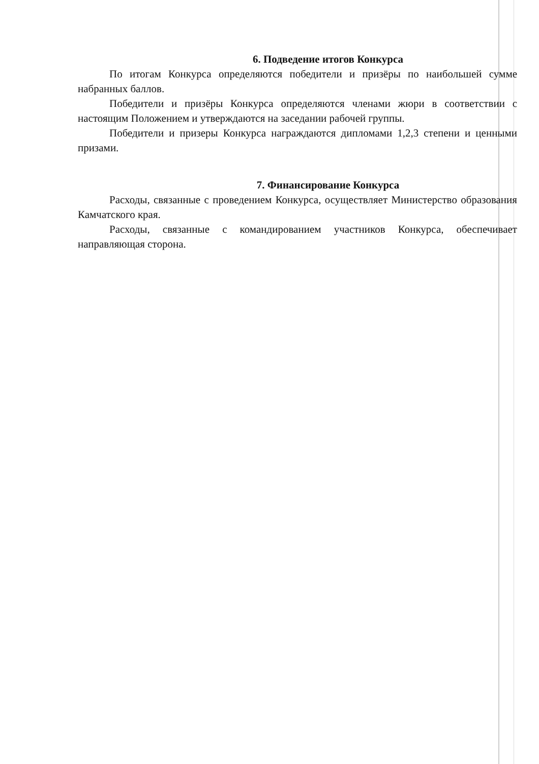6. Подведение итогов Конкурса
По итогам Конкурса определяются победители и призёры по наибольшей сумме набранных баллов.
Победители и призёры Конкурса определяются членами жюри в соответствии с настоящим Положением и утверждаются на заседании рабочей группы.
Победители и призеры Конкурса награждаются дипломами 1,2,3 степени и ценными призами.
7. Финансирование Конкурса
Расходы, связанные с проведением Конкурса, осуществляет Министерство образования Камчатского края.
Расходы, связанные с командированием участников Конкурса, обеспечивает направляющая сторона.